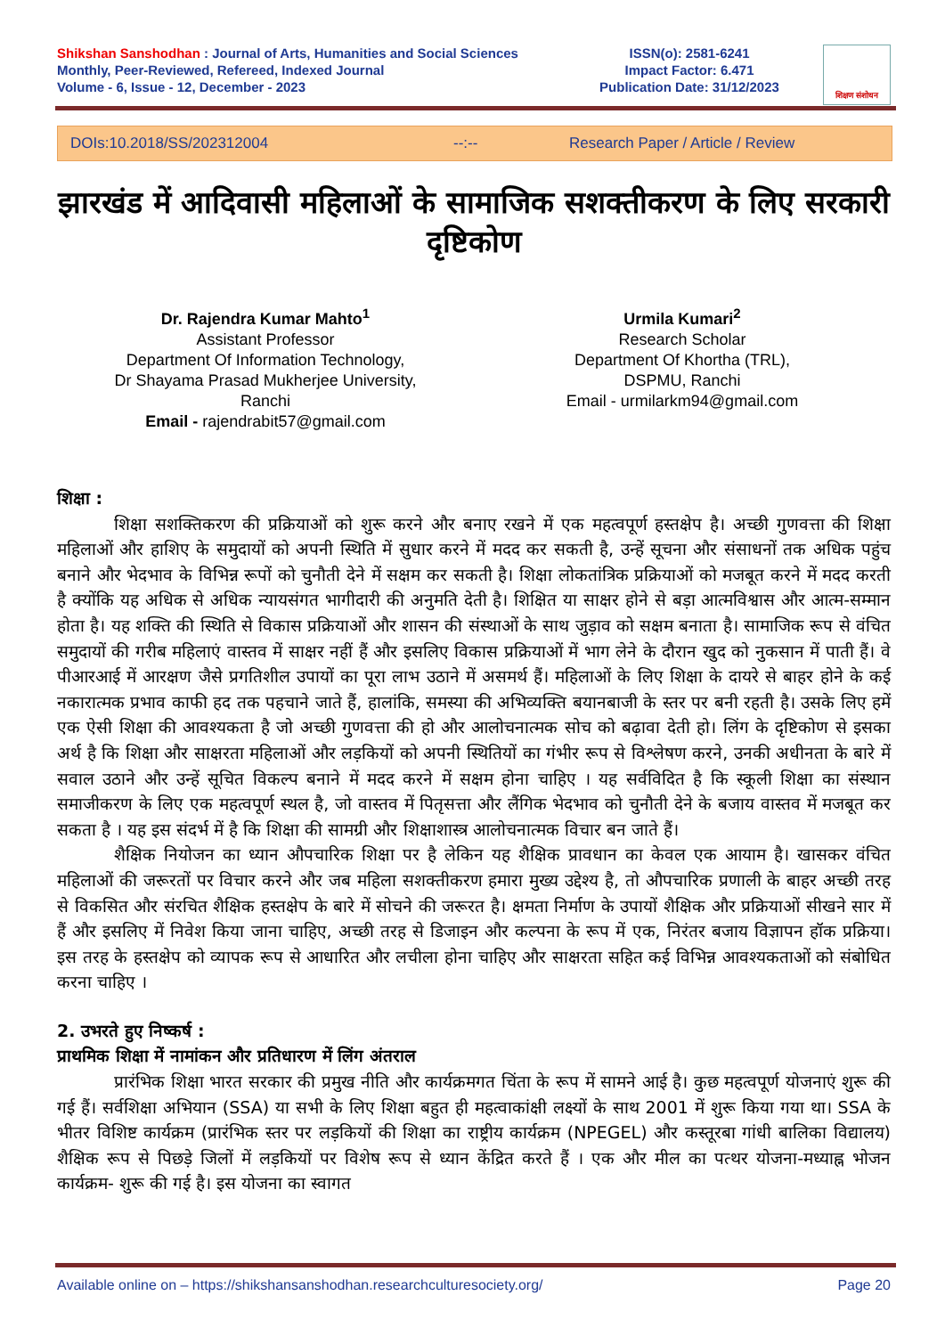Shikshan Sanshodhan : Journal of Arts, Humanities and Social Sciences
Monthly, Peer-Reviewed, Refereed, Indexed Journal
Volume - 6, Issue - 12, December - 2023
ISSN(o): 2581-6241
Impact Factor: 6.471
Publication Date: 31/12/2023
शिक्षण संशोधन
DOIs:10.2018/SS/202312004 --:-- Research Paper / Article / Review
झारखंड में आदिवासी महिलाओं के सामाजिक सशक्तीकरण के लिए सरकारी दृष्टिकोण
Dr. Rajendra Kumar Mahto<sup>1</sup>
Assistant Professor
Department Of Information Technology,
Dr Shayama Prasad Mukherjee University,
Ranchi
Email - rajendrabit57@gmail.com
Urmila Kumari<sup>2</sup>
Research Scholar
Department Of Khortha (TRL),
DSPMU, Ranchi
Email - urmilarkm94@gmail.com
शिक्षा :
शिक्षा सशक्तिकरण की प्रक्रियाओं को शुरू करने और बनाए रखने में एक महत्वपूर्ण हस्तक्षेप है। अच्छी गुणवत्ता की शिक्षा महिलाओं और हाशिए के समुदायों को अपनी स्थिति में सुधार करने में मदद कर सकती है, उन्हें सूचना और संसाधनों तक अधिक पहुंच बनाने और भेदभाव के विभिन्न रूपों को चुनौती देने में सक्षम कर सकती है। शिक्षा लोकतांत्रिक प्रक्रियाओं को मजबूत करने में मदद करती है क्योंकि यह अधिक से अधिक न्यायसंगत भागीदारी की अनुमति देती है। शिक्षित या साक्षर होने से बड़ा आत्मविश्वास और आत्म-सम्मान होता है। यह शक्ति की स्थिति से विकास प्रक्रियाओं और शासन की संस्थाओं के साथ जुड़ाव को सक्षम बनाता है। सामाजिक रूप से वंचित समुदायों की गरीब महिलाएं वास्तव में साक्षर नहीं हैं और इसलिए विकास प्रक्रियाओं में भाग लेने के दौरान खुद को नुकसान में पाती हैं। वे पीआरआई में आरक्षण जैसे प्रगतिशील उपायों का पूरा लाभ उठाने में असमर्थ हैं। महिलाओं के लिए शिक्षा के दायरे से बाहर होने के कई नकारात्मक प्रभाव काफी हद तक पहचाने जाते हैं, हालांकि, समस्या की अभिव्यक्ति बयानबाजी के स्तर पर बनी रहती है। उसके लिए हमें एक ऐसी शिक्षा की आवश्यकता है जो अच्छी गुणवत्ता की हो और आलोचनात्मक सोच को बढ़ावा देती हो। लिंग के दृष्टिकोण से इसका अर्थ है कि शिक्षा और साक्षरता महिलाओं और लड़कियों को अपनी स्थितियों का गंभीर रूप से विश्लेषण करने, उनकी अधीनता के बारे में सवाल उठाने और उन्हें सूचित विकल्प बनाने में मदद करने में सक्षम होना चाहिए । यह सर्वविदित है कि स्कूली शिक्षा का संस्थान समाजीकरण के लिए एक महत्वपूर्ण स्थल है, जो वास्तव में पितृसत्ता और लैंगिक भेदभाव को चुनौती देने के बजाय वास्तव में मजबूत कर सकता है । यह इस संदर्भ में है कि शिक्षा की सामग्री और शिक्षाशास्त्र आलोचनात्मक विचार बन जाते हैं।
शैक्षिक नियोजन का ध्यान औपचारिक शिक्षा पर है लेकिन यह शैक्षिक प्रावधान का केवल एक आयाम है। खासकर वंचित महिलाओं की जरूरतों पर विचार करने और जब महिला सशक्तीकरण हमारा मुख्य उद्देश्य है, तो औपचारिक प्रणाली के बाहर अच्छी तरह से विकसित और संरचित शैक्षिक हस्तक्षेप के बारे में सोचने की जरूरत है। क्षमता निर्माण के उपायों शैक्षिक और प्रक्रियाओं सीखने सार में हैं और इसलिए में निवेश किया जाना चाहिए, अच्छी तरह से डिजाइन और कल्पना के रूप में एक, निरंतर बजाय विज्ञापन हॉक प्रक्रिया। इस तरह के हस्तक्षेप को व्यापक रूप से आधारित और लचीला होना चाहिए और साक्षरता सहित कई विभिन्न आवश्यकताओं को संबोधित करना चाहिए ।
2. उभरते हुए निष्कर्ष :
प्राथमिक शिक्षा में नामांकन और प्रतिधारण में लिंग अंतराल
प्रारंभिक शिक्षा भारत सरकार की प्रमुख नीति और कार्यक्रमगत चिंता के रूप में सामने आई है। कुछ महत्वपूर्ण योजनाएं शुरू की गई हैं। सर्वशिक्षा अभियान (SSA) या सभी के लिए शिक्षा बहुत ही महत्वाकांक्षी लक्ष्यों के साथ 2001 में शुरू किया गया था। SSA के भीतर विशिष्ट कार्यक्रम (प्रारंभिक स्तर पर लड़कियों की शिक्षा का राष्ट्रीय कार्यक्रम (NPEGEL) और कस्तूरबा गांधी बालिका विद्यालय) शैक्षिक रूप से पिछड़े जिलों में लड़कियों पर विशेष रूप से ध्यान केंद्रित करते हैं । एक और मील का पत्थर योजना-मध्याह्न भोजन कार्यक्रम- शुरू की गई है। इस योजना का स्वागत
Available online on – https://shikshansanshodhan.researchculturesociety.org/ Page 20